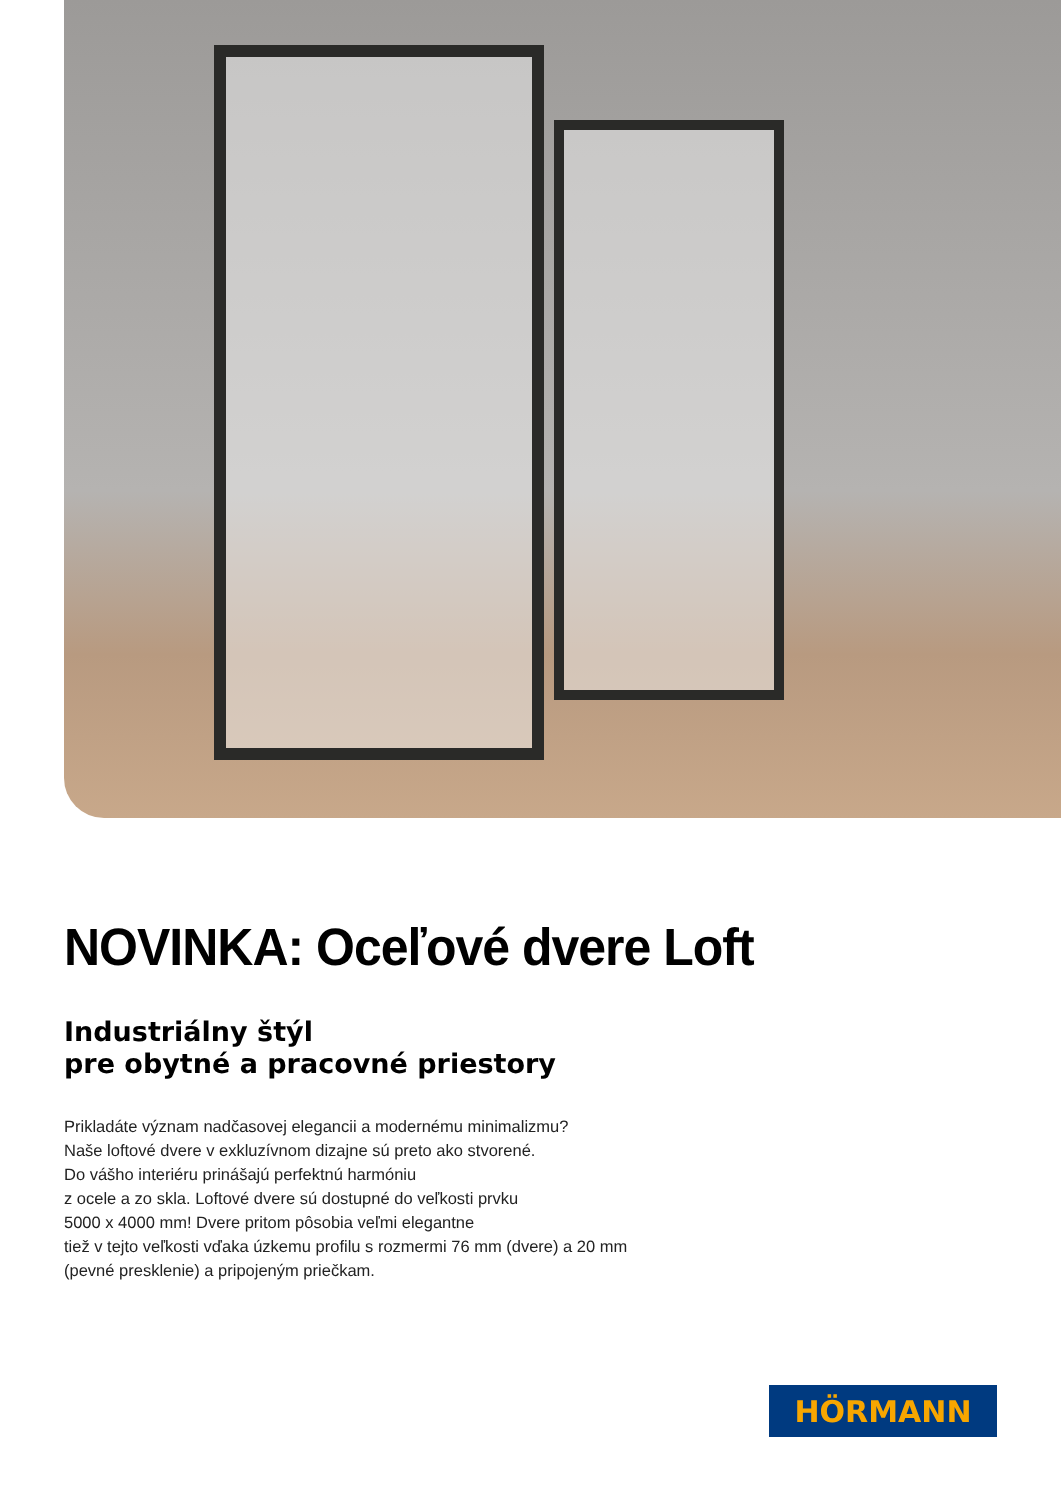NOVINKA: Oceľové dvere Loft
Industriálny štýl
pre obytné a pracovné priestory
Prikladáte význam nadčasovej elegancii a modernému minimalizmu?
Naše loftové dvere v exkluzívnom dizajne sú preto ako stvorené.
Do vášho interiéru prinášajú perfektnú harmóniu
z ocele a zo skla. Loftové dvere sú dostupné do veľkosti prvku
5000 x 4000 mm! Dvere pritom pôsobia veľmi elegantne
tiež v tejto veľkosti vďaka úzkemu profilu s rozmermi 76 mm (dvere) a 20 mm
(pevné presklenie) a pripojeným priečkam.
HÖRMANN